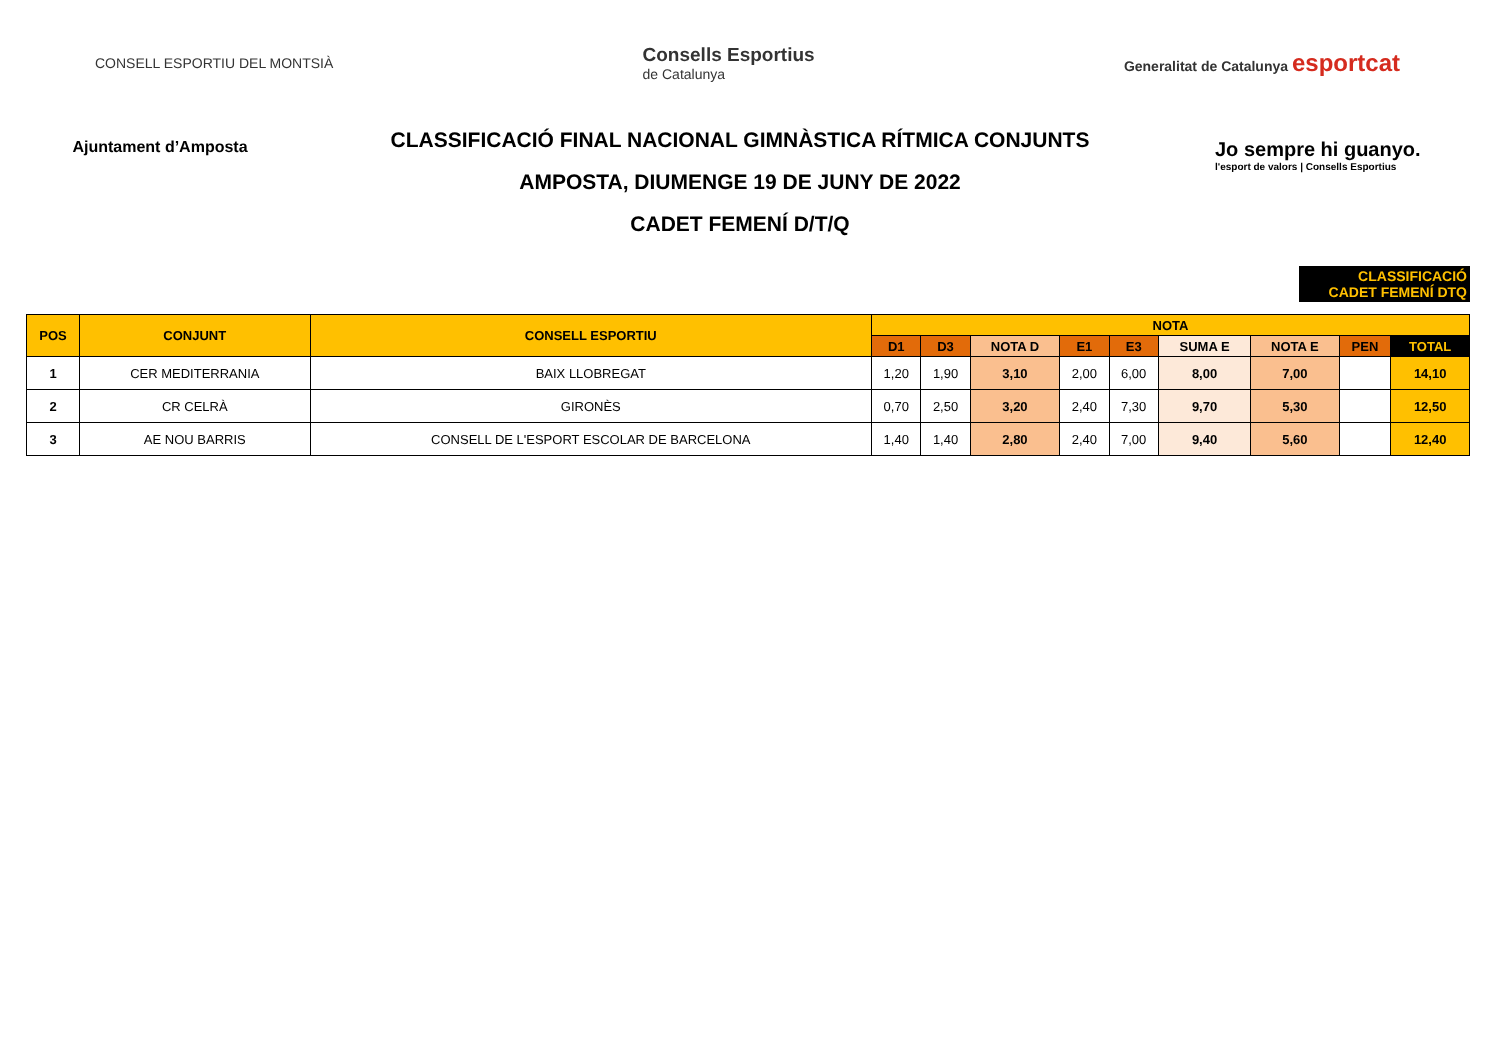CONSELL ESPORTIU DEL MONTSIÀ
Consells Esportius
de Catalunya
Generalitat de Catalunya esportcat
Ajuntament d’Amposta
CLASSIFICACIÓ FINAL NACIONAL GIMNÀSTICA RÍTMICA CONJUNTS
AMPOSTA, DIUMENGE 19 DE JUNY DE 2022
CADET FEMENÍ D/T/Q
Jo sempre hi guanyo.
l'esport de valors | Consells Esportius
CLASSIFICACIÓ
CADET FEMENÍ DTQ
| POS | CONJUNT | CONSELL ESPORTIU | NOTA | | | | | | | | |
| --- | --- | --- | --- | --- | --- | --- | --- | --- | --- | --- | --- |
| | | | D1 | D3 | NOTA D | E1 | E3 | SUMA E | NOTA E | PEN | TOTAL |
| 1 | CER MEDITERRANIA | BAIX LLOBREGAT | 1,20 | 1,90 | 3,10 | 2,00 | 6,00 | 8,00 | 7,00 | | 14,10 |
| 2 | CR CELRÀ | GIRONÈS | 0,70 | 2,50 | 3,20 | 2,40 | 7,30 | 9,70 | 5,30 | | 12,50 |
| 3 | AE NOU BARRIS | CONSELL DE L'ESPORT ESCOLAR DE BARCELONA | 1,40 | 1,40 | 2,80 | 2,40 | 7,00 | 9,40 | 5,60 | | 12,40 |